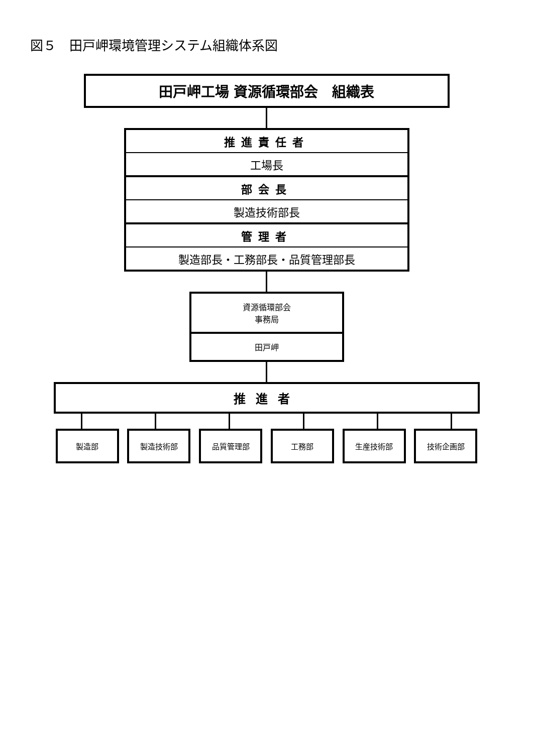図５　田戸岬環境管理システム組織体系図
田戸岬工場 資源循環部会　組織表
推進責任者
工場長
部会長
製造技術部長
管理者
製造部長・工務部長・品質管理部長
資源循環部会
事務局
田戸岬
推進者
製造部 製造技術部 品質管理部 工務部 生産技術部 技術企画部